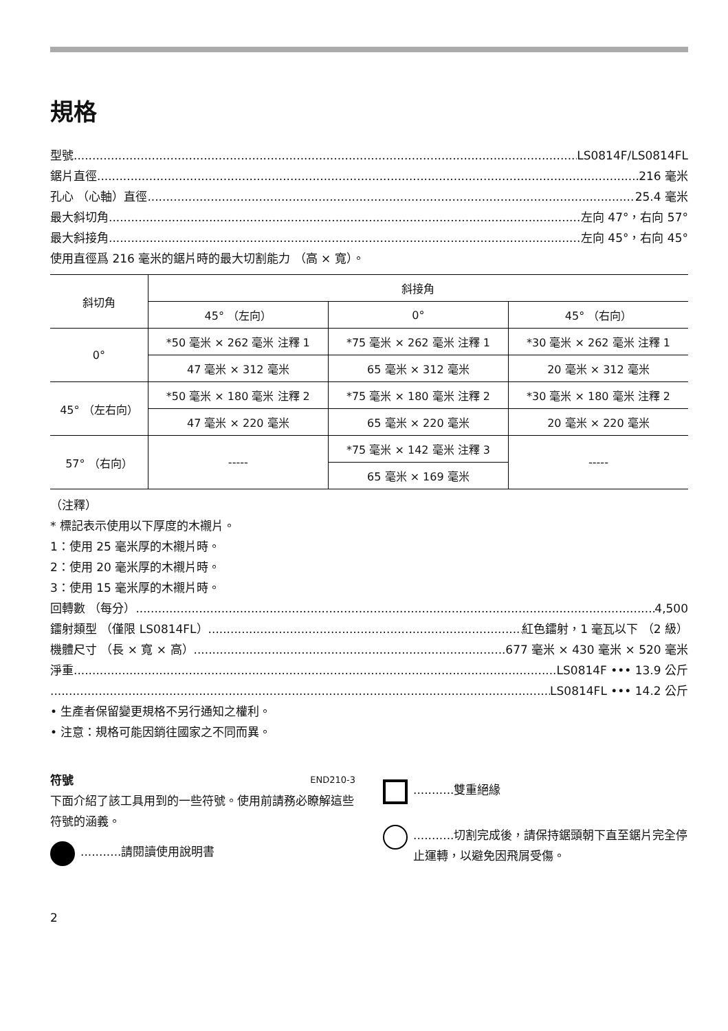規格
型號 LS0814F/LS0814FL
鋸片直徑 216 毫米
孔心 （心軸）直徑 25.4 毫米
最大斜切角 左向 47°，右向 57°
最大斜接角 左向 45°，右向 45°
使用直徑爲 216 毫米的鋸片時的最大切割能力 （高 × 寬）。
| 斜切角 | 斜接角 | | |
| --- | --- | --- | --- |
| | 45° （左向） | 0° | 45° （右向） |
| 0° | *50 毫米 × 262 毫米 注釋 1 | *75 毫米 × 262 毫米 注釋 1 | *30 毫米 × 262 毫米 注釋 1 |
| | 47 毫米 × 312 毫米 | 65 毫米 × 312 毫米 | 20 毫米 × 312 毫米 |
| 45° （左右向） | *50 毫米 × 180 毫米 注釋 2 | *75 毫米 × 180 毫米 注釋 2 | *30 毫米 × 180 毫米 注釋 2 |
| | 47 毫米 × 220 毫米 | 65 毫米 × 220 毫米 | 20 毫米 × 220 毫米 |
| 57° （右向） | ----- | *75 毫米 × 142 毫米 注釋 3 | ----- |
| | | 65 毫米 × 169 毫米 | |
（注釋）
* 標記表示使用以下厚度的木襯片。
1：使用 25 毫米厚的木襯片時。
2：使用 20 毫米厚的木襯片時。
3：使用 15 毫米厚的木襯片時。
回轉數 （每分） 4,500
鐳射類型 （僅限 LS0814FL） 紅色鐳射，1 毫瓦以下 （2 級）
機體尺寸 （長 × 寬 × 高） 677 毫米 × 430 毫米 × 520 毫米
淨重 LS0814F ••• 13.9 公斤
LS0814FL ••• 14.2 公斤
• 生產者保留變更規格不另行通知之權利。
• 注意：規格可能因銷往國家之不同而異。
符號 END210-3
下面介紹了該工具用到的一些符號。使用前請務必瞭解這些符號的涵義。
...........請閱讀使用說明書
...........雙重絕緣
...........切割完成後，請保持鋸頭朝下直至鋸片完全停止運轉，以避免因飛屑受傷。
2